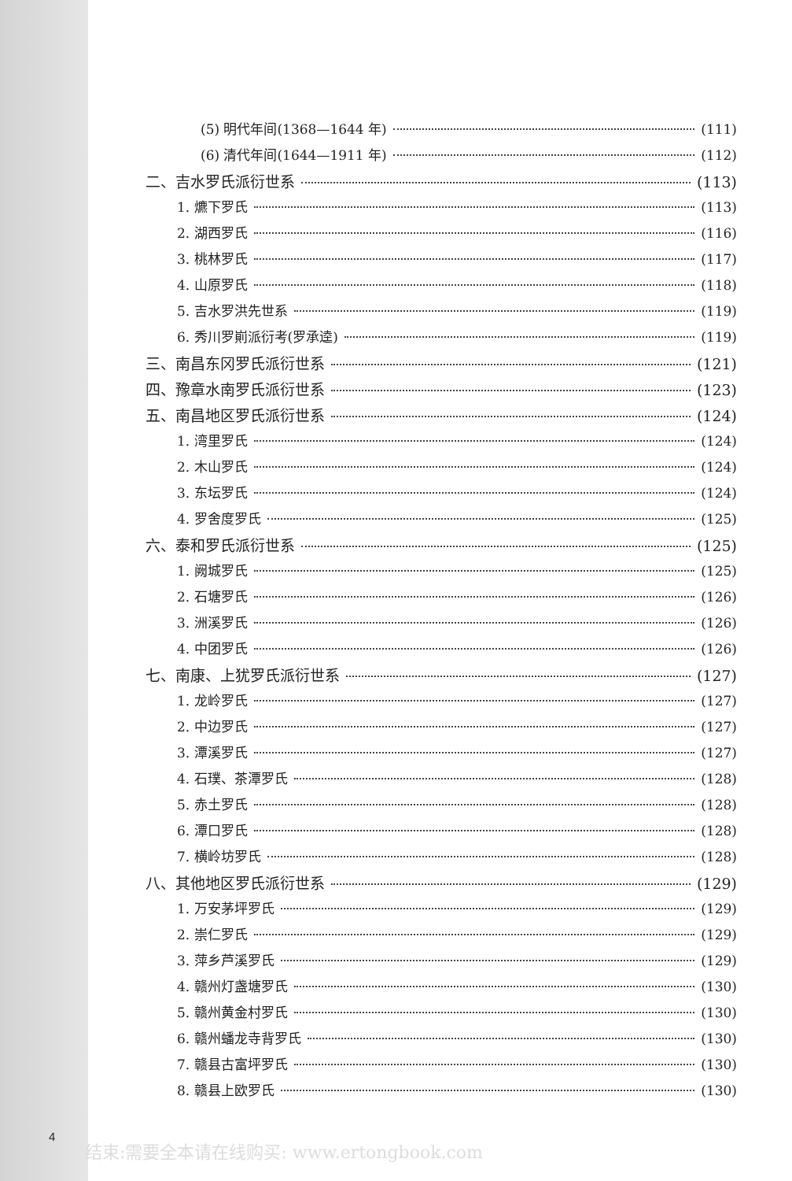(5) 明代年间(1368—1644 年) (111)
(6) 清代年间(1644—1911 年) (112)
二、吉水罗氏派衍世系 (113)
1. 爊下罗氏 (113)
2. 湖西罗氏 (116)
3. 桃林罗氏 (117)
4. 山原罗氏 (118)
5. 吉水罗洪先世系 (119)
6. 秀川罗崱派衍考(罗承逵) (119)
三、南昌东冈罗氏派衍世系 (121)
四、豫章水南罗氏派衍世系 (123)
五、南昌地区罗氏派衍世系 (124)
1. 湾里罗氏 (124)
2. 木山罗氏 (124)
3. 东坛罗氏 (124)
4. 罗舍度罗氏 (125)
六、泰和罗氏派衍世系 (125)
1. 阙城罗氏 (125)
2. 石塘罗氏 (126)
3. 洲溪罗氏 (126)
4. 中团罗氏 (126)
七、南康、上犹罗氏派衍世系 (127)
1. 龙岭罗氏 (127)
2. 中边罗氏 (127)
3. 潭溪罗氏 (127)
4. 石璞、茶潭罗氏 (128)
5. 赤土罗氏 (128)
6. 潭口罗氏 (128)
7. 横岭坊罗氏 (128)
八、其他地区罗氏派衍世系 (129)
1. 万安茅坪罗氏 (129)
2. 崇仁罗氏 (129)
3. 萍乡芦溪罗氏 (129)
4. 赣州灯盏塘罗氏 (130)
5. 赣州黄金村罗氏 (130)
6. 赣州蟠龙寺背罗氏 (130)
7. 赣县古富坪罗氏 (130)
8. 赣县上欧罗氏 (130)
4
结束:需要全本请在线购买: www.ertongbook.com